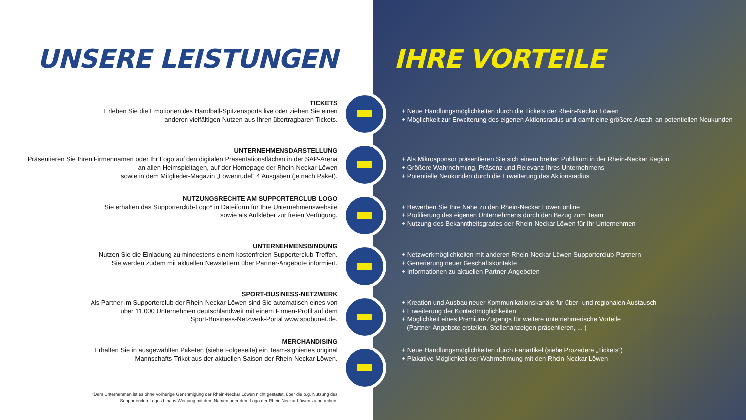UNSERE LEISTUNGEN
TICKETS
Erleben Sie die Emotionen des Handball-Spitzensports live oder ziehen Sie einen
anderen vielfältigen Nutzen aus Ihren übertragbaren Tickets.
UNTERNEHMENSDARSTELLUNG
Präsentieren Sie Ihren Firmennamen oder Ihr Logo auf den digitalen Präsentationsflächen in der SAP-Arena
an allen Heimspieltagen, auf der Homepage der Rhein-Neckar Löwen
sowie in dem Mitglieder-Magazin „Löwenrudel“ 4 Ausgaben (je nach Paket).
NUTZUNGSRECHTE AM SUPPORTERCLUB LOGO
Sie erhalten das Supporterclub-Logo* in Dateiform für Ihre Unternehmenswebsite
sowie als Aufkleber zur freien Verfügung.
UNTERNEHMENSBINDUNG
Nutzen Sie die Einladung zu mindestens einem kostenfreien Supporterclub-Treffen.
Sie werden zudem mit aktuellen Newslettern über Partner-Angebote informiert.
SPORT-BUSINESS-NETZWERK
Als Partner im Supporterclub der Rhein-Neckar Löwen sind Sie automatisch eines von
über 11.000 Unternehmen deutschlandweit mit einem Firmen-Profil auf dem
Sport-Business-Netzwerk-Portal www.spobunet.de.
MERCHANDISING
Erhalten Sie in ausgewählten Paketen (siehe Folgeseite) ein Team-signiertes original
Mannschafts-Trikot aus der aktuellen Saison der Rhein-Neckar Löwen.
*Dem Unternehmen ist es ohne vorherige Genehmigung der Rhein-Neckar Löwen nicht gestattet, über die o.g. Nutzung des
Supporterclub-Logos hinaus Werbung mit dem Namen oder dem Logo der Rhein-Neckar Löwen zu betreiben.
IHRE VORTEILE
+ Neue Handlungsmöglichkeiten durch die Tickets der Rhein-Neckar Löwen
+ Möglichkeit zur Erweiterung des eigenen Aktionsradius und damit eine größere Anzahl an potentiellen Neukunden
+ Als Mikrosponsor präsentieren Sie sich einem breiten Publikum in der Rhein-Neckar Region
+ Größere Wahrnehmung, Präsenz und Relevanz Ihres Unternehmens
+ Potentielle Neukunden durch die Erweiterung des Aktionsradius
+ Bewerben Sie Ihre Nähe zu den Rhein-Neckar Löwen online
+ Profilierung des eigenen Unternehmens durch den Bezug zum Team
+ Nutzung des Bekanntheitsgrades der Rhein-Neckar Löwen für Ihr Unternehmen
+ Netzwerkmöglichkeiten mit anderen Rhein-Neckar Löwen Supporterclub-Partnern
+ Generierung neuer Geschäftskontakte
+ Informationen zu aktuellen Partner-Angeboten
+ Kreation und Ausbau neuer Kommunikationskanäle für über- und regionalen Austausch
+ Erweiterung der Kontaktmöglichkeiten
+ Möglichkeit eines Premium-Zugangs für weitere unternehmerische Vorteile
(Partner-Angebote erstellen, Stellenanzeigen präsentieren, ... )
+ Neue Handlungsmöglichkeiten durch Fanartikel (siehe Prozedere „Tickets“)
+ Plakative Möglichkeit der Wahrnehmung mit den Rhein-Neckar Löwen